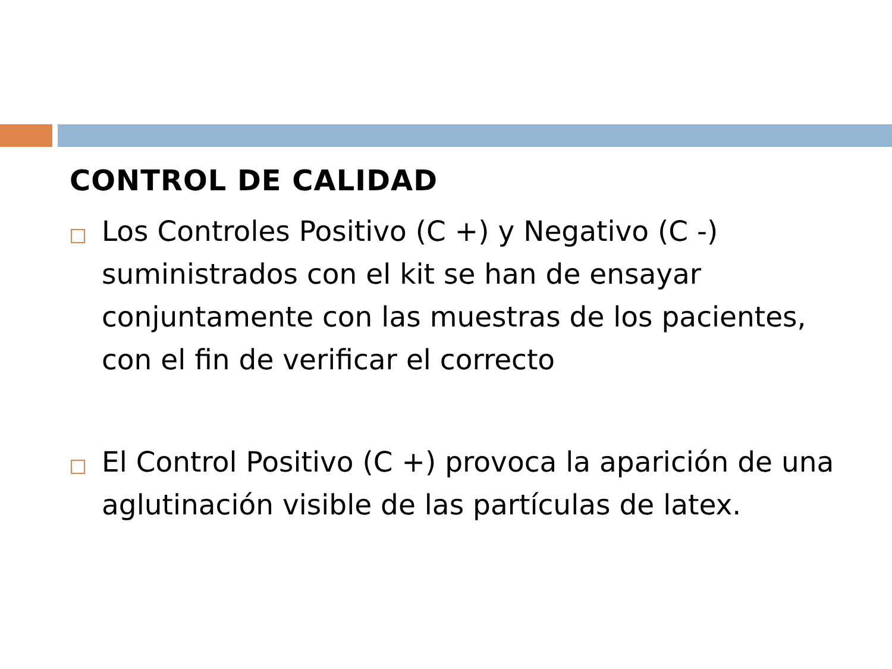CONTROL DE CALIDAD
Los Controles Positivo (C +) y Negativo (C -) suministrados con el kit se han de ensayar conjuntamente con las muestras de los pacientes, con el fin de verificar el correcto
El Control Positivo (C +) provoca la aparición de una aglutinación visible de las partículas de latex.